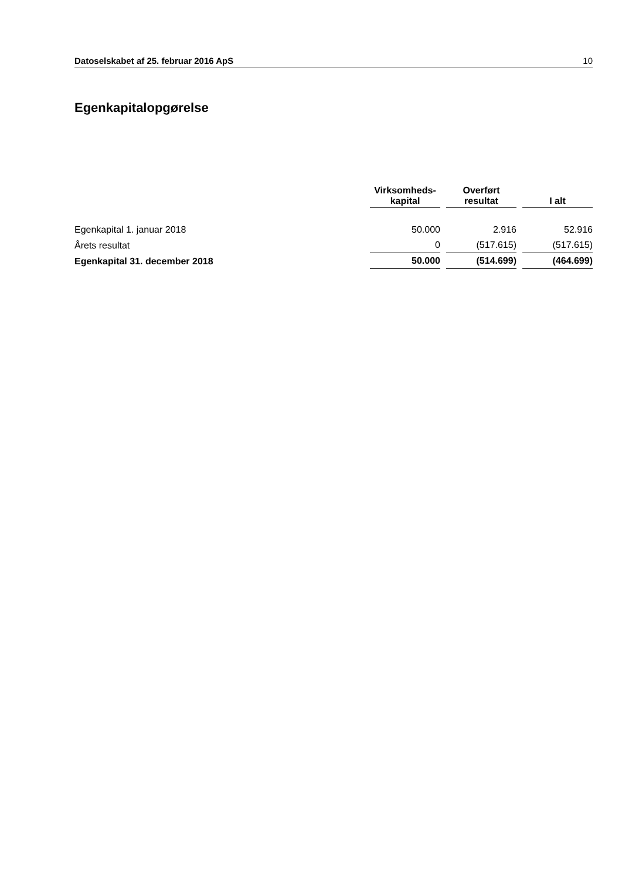Datoselskabet af 25. februar 2016 ApS 10
Egenkapitalopgørelse
| | Virksomheds- kapital | Overført resultat | I alt |
| Egenkapital 1. januar 2018 | 50.000 | 2.916 | 52.916 |
| Årets resultat | 0 | (517.615) | (517.615) |
| Egenkapital 31. december 2018 | 50.000 | (514.699) | (464.699) |